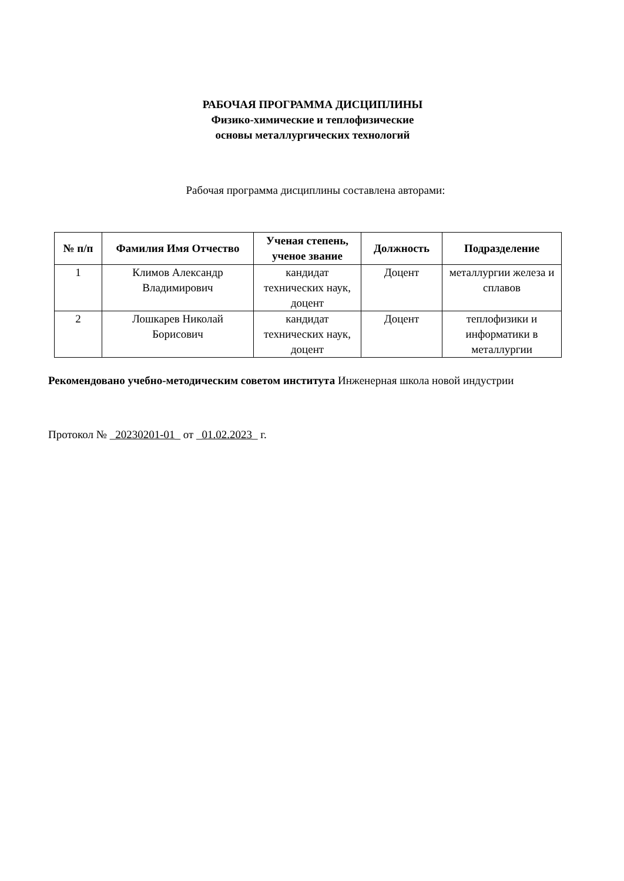РАБОЧАЯ ПРОГРАММА ДИСЦИПЛИНЫ
Физико-химические и теплофизические
основы металлургических технологий
Рабочая программа дисциплины составлена авторами:
| № п/п | Фамилия Имя Отчество | Ученая степень, ученое звание | Должность | Подразделение |
| --- | --- | --- | --- | --- |
| 1 | Климов Александр Владимирович | кандидат технических наук, доцент | Доцент | металлургии железа и сплавов |
| 2 | Лошкарев Николай Борисович | кандидат технических наук, доцент | Доцент | теплофизики и информатики в металлургии |
Рекомендовано учебно-методическим советом института Инженерная школа новой индустрии
Протокол № _20230201-01_ от _01.02.2023_ г.